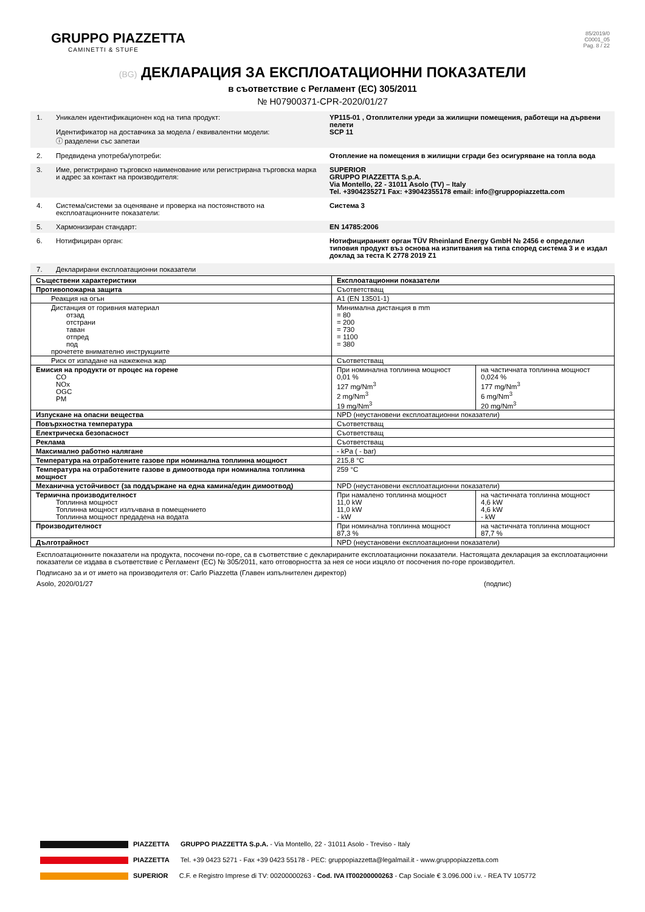GRUPPO PIAZZETTA
CAMINETTI & STUFE
85/2019/0
C0001_05
Pag. 8 / 22
(BG) ДЕКЛАРАЦИЯ ЗА ЕКСПЛОАТАЦИОННИ ПОКАЗАТЕЛИ
в съответствие с Регламент (ЕС) 305/2011
№ H07900371-CPR-2020/01/27
1. Уникален идентификационен код на типа продукт:
Идентификатор на доставчика за модела / еквивалентни модели:
ⓘ разделени със запетаи
YP115-01 , Отоплителни уреди за жилищни помещения, работещи на дървени пелети
SCP 11
2. Предвидена употреба/употреби: Отопление на помещения в жилищни сгради без осигуряване на топла вода
3. Име, регистрирано търговско наименование или регистрирана търговска марка и адрес за контакт на производителя:
SUPERIOR
GRUPPO PIAZZETTA S.p.A.
Via Montello, 22 - 31011 Asolo (TV) – Italy
Tel. +3904235271 Fax: +39042355178 email: info@gruppopiazzetta.com
4. Система/системи за оценяване и проверка на постоянството на експлоатационните показатели:
Система 3
5. Хармонизиран стандарт: EN 14785:2006
6. Нотифициран орган: Нотифицираният орган TÜV Rheinland Energy GmbH № 2456 е определил типовия продукт въз основа на изпитвания на типа според система 3 и е издал доклад за теста K 2778 2019 Z1
7. Декларирани експлоатационни показатели
| Съществени характеристики | Експлоатационни показатели | |
| Противопожарна защита | Съответстващ | |
| Реакция на огън | A1 (EN 13501-1) | |
| Дистанция от горивния материал отзад отстрани таван отпред под прочетете внимателно инструкциите | Минимална дистанция в mm = 80 = 200 = 730 = 1100 = 380 | |
| Риск от изпадане на нажежена жар | Съответстващ | |
| Емисия на продукти от процес на горене CO NOx OGC PM | При номинална топлинна мощност 0,01 % 127 mg/Nm<sup>3</sup> 2 mg/Nm<sup>3</sup> 19 mg/Nm<sup>3</sup> | на частичната топлинна мощност 0,024 % 177 mg/Nm<sup>3</sup> 6 mg/Nm<sup>3</sup> 20 mg/Nm<sup>3</sup> |
| Изпускане на опасни вещества | NPD (неустановени експлоатационни показатели) | |
| Повърхностна температура | Съответстващ | |
| Електрическа безопасност | Съответстващ | |
| Реклама | Съответстващ | |
| Максимално работно налягане | - kPa ( - bar) | |
| Температура на отработените газове при номинална топлинна мощност | 215,8 °C | |
| Температура на отработените газове в димоотвода при номинална топлинна мощност | 259 °C | |
| Механична устойчивост (за поддържане на една камина/един димоотвод) | NPD (неустановени експлоатационни показатели) | |
| Термична производителност Топлинна мощност Топлинна мощност излъчвана в помещението Топлинна мощност предадена на водата | При намалено топлинна мощност 11,0 kW 11,0 kW - kW | на частичната топлинна мощност 4,6 kW 4,6 kW - kW |
| Производителност | При номинална топлинна мощност 87,3 % | на частичната топлинна мощност 87,7 % |
| Дълготрайност | NPD (неустановени експлоатационни показатели) | |
Експлоатационните показатели на продукта, посочени по-горе, са в съответствие с декларираните експлоатационни показатели. Настоящата декларация за експлоатационни показатели се издава в съответствие с Регламент (ЕС) № 305/2011, като отговорността за нея се носи изцяло от посочения по-горе производител.
Подписано за и от името на производителя от: Carlo Piazzetta (Главен изпълнителен директор)
Asolo, 2020/01/27 (подпис)
PIAZZETTA GRUPPO PIAZZETTA S.p.A. - Via Montello, 22 - 31011 Asolo - Treviso - Italy
PIAZZETTA Tel. +39 0423 5271 - Fax +39 0423 55178 - PEC: gruppopiazzetta@legalmail.it - www.gruppopiazzetta.com
SUPERIOR C.F. e Registro Imprese di TV: 00200000263 - Cod. IVA IT00200000263 - Cap Sociale € 3.096.000 i.v. - REA TV 105772